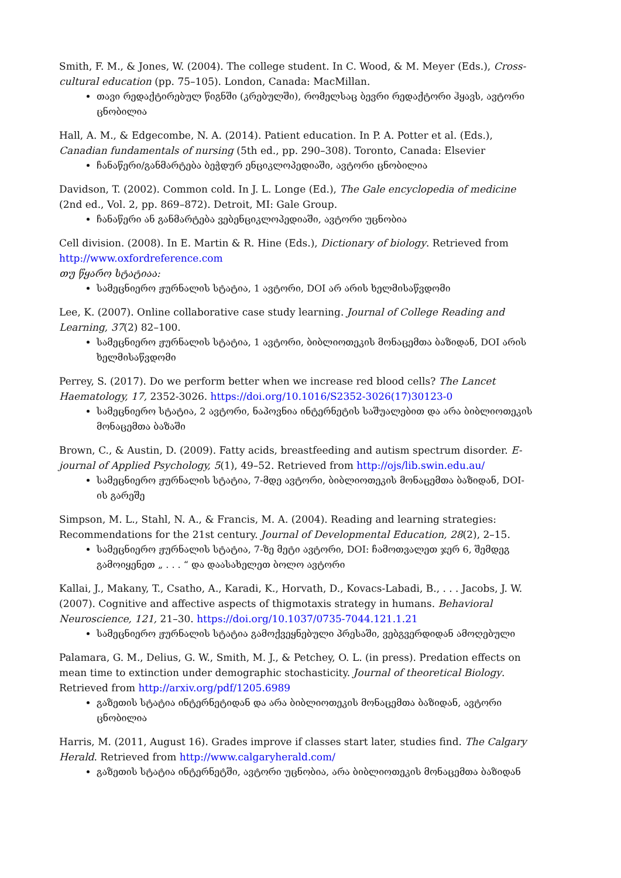Smith, F. M., & Jones, W. (2004). The college student. In C. Wood, & M. Meyer (Eds.), Cross-cultural education (pp. 75–105). London, Canada: MacMillan.
თავი რედაქტირებულ წიგნში (კრებულში), რომელსაც ბევრი რედაქტორი ჰყავს, ავტორი ცნობილია
Hall, A. M., & Edgecombe, N. A. (2014). Patient education. In P. A. Potter et al. (Eds.), Canadian fundamentals of nursing (5th ed., pp. 290–308). Toronto, Canada: Elsevier
ჩანაწერი/განმარტება ბეჭდურ ენციკლოპედიაში, ავტორი ცნობილია
Davidson, T. (2002). Common cold. In J. L. Longe (Ed.), The Gale encyclopedia of medicine (2nd ed., Vol. 2, pp. 869–872). Detroit, MI: Gale Group.
ჩანაწერი ან განმარტება ვებენციკლოპედიაში, ავტორი უცნობია
Cell division. (2008). In E. Martin & R. Hine (Eds.), Dictionary of biology. Retrieved from http://www.oxfordreference.com
თუ წყარო სტატიაა:
სამეცნიერო ჟურნალის სტატია, 1 ავტორი, DOI არ არის ხელმისაწვდომი
Lee, K. (2007). Online collaborative case study learning. Journal of College Reading and Learning, 37(2) 82–100.
სამეცნიერო ჟურნალის სტატია, 1 ავტორი, ბიბლიოთეკის მონაცემთა ბაზიდან, DOI არის ხელმისაწვდომი
Perrey, S. (2017). Do we perform better when we increase red blood cells? The Lancet Haematology, 17, 2352-3026. https://doi.org/10.1016/S2352-3026(17)30123-0
სამეცნიერო სტატია, 2 ავტორი, ნაპოვნია ინტერნეტის საშუალებით და არა ბიბლიოთეკის მონაცემთა ბაზაში
Brown, C., & Austin, D. (2009). Fatty acids, breastfeeding and autism spectrum disorder. E-journal of Applied Psychology, 5(1), 49–52. Retrieved from http://ojs/lib.swin.edu.au/
სამეცნიერო ჟურნალის სტატია, 7-მდე ავტორი, ბიბლიოთეკის მონაცემთა ბაზიდან, DOI-ის გარეშე
Simpson, M. L., Stahl, N. A., & Francis, M. A. (2004). Reading and learning strategies: Recommendations for the 21st century. Journal of Developmental Education, 28(2), 2–15.
სამეცნიერო ჟურნალის სტატია, 7-ზე მეტი ავტორი, DOI: ჩამოთვალეთ ჯერ 6, შემდეგ გამოიყენეთ „ . . . “ და დაასახელეთ ბოლო ავტორი
Kallai, J., Makany, T., Csatho, A., Karadi, K., Horvath, D., Kovacs-Labadi, B., . . . Jacobs, J. W. (2007). Cognitive and affective aspects of thigmotaxis strategy in humans. Behavioral Neuroscience, 121, 21–30. https://doi.org/10.1037/0735-7044.121.1.21
სამეცნიერო ჟურნალის სტატია გამოქვეყნებული პრესაში, ვებგვერდიდან ამოღებული
Palamara, G. M., Delius, G. W., Smith, M. J., & Petchey, O. L. (in press). Predation effects on mean time to extinction under demographic stochasticity. Journal of theoretical Biology. Retrieved from http://arxiv.org/pdf/1205.6989
გაზეთის სტატია ინტერნეტიდან და არა ბიბლიოთეკის მონაცემთა ბაზიდან, ავტორი ცნობილია
Harris, M. (2011, August 16). Grades improve if classes start later, studies find. The Calgary Herald. Retrieved from http://www.calgaryherald.com/
გაზეთის სტატია ინტერნეტში, ავტორი უცნობია, არა ბიბლიოთეკის მონაცემთა ბაზიდან